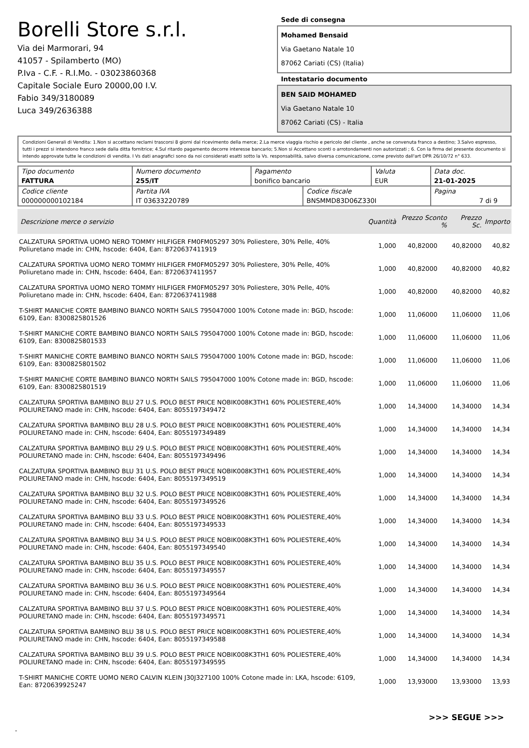Borelli Store s.r.l.
Via dei Marmorari, 94
41057 - Spilamberto (MO)
P.Iva - C.F. - R.I.Mo. - 03023860368
Capitale Sociale Euro 20000,00 I.V.
Fabio 349/3180089
Luca 349/2636388
Sede di consegna
Mohamed Bensaid
Via Gaetano Natale 10
87062 Cariati (CS) (Italia)
Intestatario documento
BEN SAID MOHAMED
Via Gaetano Natale 10
87062 Cariati (CS) - Italia
Condizioni Generali di Vendita: 1.Non si accettano reclami trascorsi 8 giorni dal ricevimento della merce; 2.La merce viaggia rischio e pericolo del cliente , anche se convenuta franco a destino; 3.Salvo espresso, tutti i prezzi si intendono franco sede dalla ditta fornitrice; 4.Sul ritardo pagamento decorre interesse bancario; 5.Non si Accettano sconti o arrotondamenti non autorizzati ; 6. Con la firma del presente documento si intendo approvate tutte le condizioni di vendita. I Vs dati anagrafici sono da noi considerati esatti sotto la Vs. responsabilità, salvo diversa comunicazione, come previsto dall'art DPR 26/10/72 n° 633.
| Tipo documento FATTURA | Numero documento 255/IT | Pagamento bonifico bancario | | Valuta EUR | Data doc. 21-01-2025 |
| Codice cliente 000000000102184 | Partita IVA IT 03633220789 | | Codice fiscale BNSMMD83D06Z330I | | Pagina 7 di 9 |
| Descrizione merce o servizio | Quantità | Prezzo Sconto % | Prezzo Sc. | Importo |
| --- | --- | --- | --- | --- |
| CALZATURA SPORTIVA UOMO NERO TOMMY HILFIGER FM0FM05297 30% Poliestere, 30% Pelle, 40% Poliuretano made in: CHN, hscode: 6404, Ean: 8720637411919 | 1,000 | 40,82000 | 40,82000 | 40,82 |
| CALZATURA SPORTIVA UOMO NERO TOMMY HILFIGER FM0FM05297 30% Poliestere, 30% Pelle, 40% Poliuretano made in: CHN, hscode: 6404, Ean: 8720637411957 | 1,000 | 40,82000 | 40,82000 | 40,82 |
| CALZATURA SPORTIVA UOMO NERO TOMMY HILFIGER FM0FM05297 30% Poliestere, 30% Pelle, 40% Poliuretano made in: CHN, hscode: 6404, Ean: 8720637411988 | 1,000 | 40,82000 | 40,82000 | 40,82 |
| T-SHIRT MANICHE CORTE BAMBINO BIANCO NORTH SAILS 795047000 100% Cotone made in: BGD, hscode: 6109, Ean: 8300825801526 | 1,000 | 11,06000 | 11,06000 | 11,06 |
| T-SHIRT MANICHE CORTE BAMBINO BIANCO NORTH SAILS 795047000 100% Cotone made in: BGD, hscode: 6109, Ean: 8300825801533 | 1,000 | 11,06000 | 11,06000 | 11,06 |
| T-SHIRT MANICHE CORTE BAMBINO BIANCO NORTH SAILS 795047000 100% Cotone made in: BGD, hscode: 6109, Ean: 8300825801502 | 1,000 | 11,06000 | 11,06000 | 11,06 |
| T-SHIRT MANICHE CORTE BAMBINO BIANCO NORTH SAILS 795047000 100% Cotone made in: BGD, hscode: 6109, Ean: 8300825801519 | 1,000 | 11,06000 | 11,06000 | 11,06 |
| CALZATURA SPORTIVA BAMBINO BLU 27 U.S. POLO BEST PRICE NOBIK008K3TH1 60% POLIESTERE,40% POLIURETANO made in: CHN, hscode: 6404, Ean: 8055197349472 | 1,000 | 14,34000 | 14,34000 | 14,34 |
| CALZATURA SPORTIVA BAMBINO BLU 28 U.S. POLO BEST PRICE NOBIK008K3TH1 60% POLIESTERE,40% POLIURETANO made in: CHN, hscode: 6404, Ean: 8055197349489 | 1,000 | 14,34000 | 14,34000 | 14,34 |
| CALZATURA SPORTIVA BAMBINO BLU 29 U.S. POLO BEST PRICE NOBIK008K3TH1 60% POLIESTERE,40% POLIURETANO made in: CHN, hscode: 6404, Ean: 8055197349496 | 1,000 | 14,34000 | 14,34000 | 14,34 |
| CALZATURA SPORTIVA BAMBINO BLU 31 U.S. POLO BEST PRICE NOBIK008K3TH1 60% POLIESTERE,40% POLIURETANO made in: CHN, hscode: 6404, Ean: 8055197349519 | 1,000 | 14,34000 | 14,34000 | 14,34 |
| CALZATURA SPORTIVA BAMBINO BLU 32 U.S. POLO BEST PRICE NOBIK008K3TH1 60% POLIESTERE,40% POLIURETANO made in: CHN, hscode: 6404, Ean: 8055197349526 | 1,000 | 14,34000 | 14,34000 | 14,34 |
| CALZATURA SPORTIVA BAMBINO BLU 33 U.S. POLO BEST PRICE NOBIK008K3TH1 60% POLIESTERE,40% POLIURETANO made in: CHN, hscode: 6404, Ean: 8055197349533 | 1,000 | 14,34000 | 14,34000 | 14,34 |
| CALZATURA SPORTIVA BAMBINO BLU 34 U.S. POLO BEST PRICE NOBIK008K3TH1 60% POLIESTERE,40% POLIURETANO made in: CHN, hscode: 6404, Ean: 8055197349540 | 1,000 | 14,34000 | 14,34000 | 14,34 |
| CALZATURA SPORTIVA BAMBINO BLU 35 U.S. POLO BEST PRICE NOBIK008K3TH1 60% POLIESTERE,40% POLIURETANO made in: CHN, hscode: 6404, Ean: 8055197349557 | 1,000 | 14,34000 | 14,34000 | 14,34 |
| CALZATURA SPORTIVA BAMBINO BLU 36 U.S. POLO BEST PRICE NOBIK008K3TH1 60% POLIESTERE,40% POLIURETANO made in: CHN, hscode: 6404, Ean: 8055197349564 | 1,000 | 14,34000 | 14,34000 | 14,34 |
| CALZATURA SPORTIVA BAMBINO BLU 37 U.S. POLO BEST PRICE NOBIK008K3TH1 60% POLIESTERE,40% POLIURETANO made in: CHN, hscode: 6404, Ean: 8055197349571 | 1,000 | 14,34000 | 14,34000 | 14,34 |
| CALZATURA SPORTIVA BAMBINO BLU 38 U.S. POLO BEST PRICE NOBIK008K3TH1 60% POLIESTERE,40% POLIURETANO made in: CHN, hscode: 6404, Ean: 8055197349588 | 1,000 | 14,34000 | 14,34000 | 14,34 |
| CALZATURA SPORTIVA BAMBINO BLU 39 U.S. POLO BEST PRICE NOBIK008K3TH1 60% POLIESTERE,40% POLIURETANO made in: CHN, hscode: 6404, Ean: 8055197349595 | 1,000 | 14,34000 | 14,34000 | 14,34 |
| T-SHIRT MANICHE CORTE UOMO NERO CALVIN KLEIN J30J327100 100% Cotone made in: LKA, hscode: 6109, Ean: 8720639925247 | 1,000 | 13,93000 | 13,93000 | 13,93 |
>>> SEGUE >>>
-